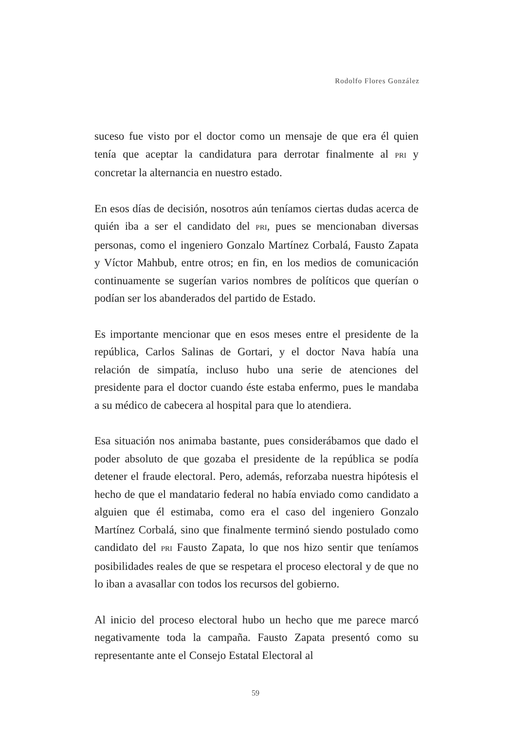Rodolfo Flores González
suceso fue visto por el doctor como un mensaje de que era él quien tenía que aceptar la candidatura para derrotar finalmente al PRI y concretar la alternancia en nuestro estado.
En esos días de decisión, nosotros aún teníamos ciertas dudas acerca de quién iba a ser el candidato del PRI, pues se mencionaban diversas personas, como el ingeniero Gonzalo Martínez Corbalá, Fausto Zapata y Víctor Mahbub, entre otros; en fin, en los medios de comunicación continuamente se sugerían varios nombres de políticos que querían o podían ser los abanderados del partido de Estado.
Es importante mencionar que en esos meses entre el presidente de la república, Carlos Salinas de Gortari, y el doctor Nava había una relación de simpatía, incluso hubo una serie de atenciones del presidente para el doctor cuando éste estaba enfermo, pues le mandaba a su médico de cabecera al hospital para que lo atendiera.
Esa situación nos animaba bastante, pues considerábamos que dado el poder absoluto de que gozaba el presidente de la república se podía detener el fraude electoral. Pero, además, reforzaba nuestra hipótesis el hecho de que el mandatario federal no había enviado como candidato a alguien que él estimaba, como era el caso del ingeniero Gonzalo Martínez Corbalá, sino que finalmente terminó siendo postulado como candidato del PRI Fausto Zapata, lo que nos hizo sentir que teníamos posibilidades reales de que se respetara el proceso electoral y de que no lo iban a avasallar con todos los recursos del gobierno.
Al inicio del proceso electoral hubo un hecho que me parece marcó negativamente toda la campaña. Fausto Zapata presentó como su representante ante el Consejo Estatal Electoral al
59